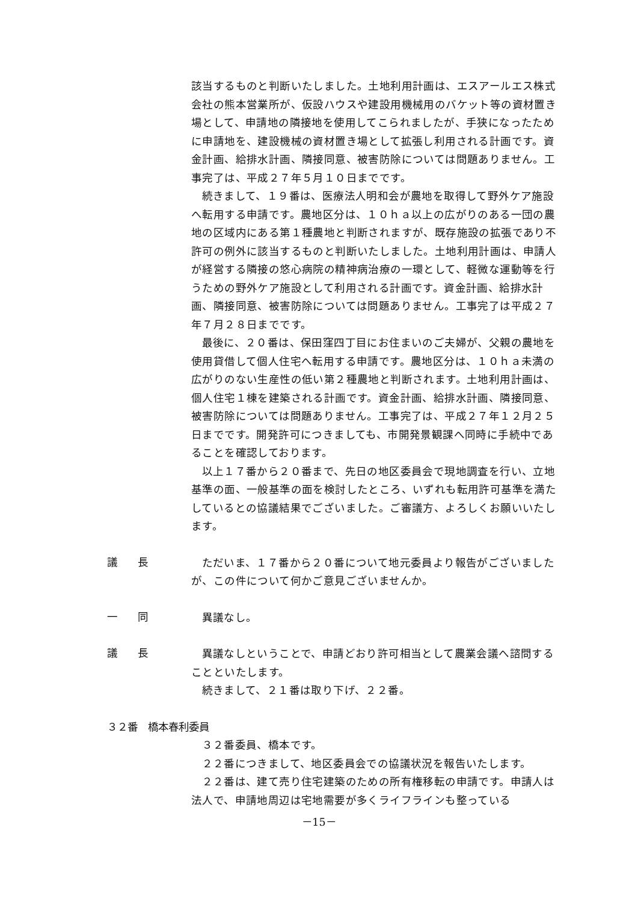該当するものと判断いたしました。土地利用計画は、エスアールエス株式会社の熊本営業所が、仮設ハウスや建設用機械用のバケット等の資材置き場として、申請地の隣接地を使用してこられましたが、手狭になったために申請地を、建設機械の資材置き場として拡張し利用される計画です。資金計画、給排水計画、隣接同意、被害防除については問題ありません。工事完了は、平成２７年５月１０日までです。
続きまして、１９番は、医療法人明和会が農地を取得して野外ケア施設へ転用する申請です。農地区分は、１０ｈａ以上の広がりのある一団の農地の区域内にある第１種農地と判断されますが、既存施設の拡張であり不許可の例外に該当するものと判断いたしました。土地利用計画は、申請人が経営する隣接の悠心病院の精神病治療の一環として、軽微な運動等を行うための野外ケア施設として利用される計画です。資金計画、給排水計画、隣接同意、被害防除については問題ありません。工事完了は平成２７年７月２８日までです。
最後に、２０番は、保田窪四丁目にお住まいのご夫婦が、父親の農地を使用貸借して個人住宅へ転用する申請です。農地区分は、１０ｈａ未満の広がりのない生産性の低い第２種農地と判断されます。土地利用計画は、個人住宅１棟を建築される計画です。資金計画、給排水計画、隣接同意、被害防除については問題ありません。工事完了は、平成２７年１２月２５日までです。開発許可につきましても、市開発景観課へ同時に手続中であることを確認しております。
以上１７番から２０番まで、先日の地区委員会で現地調査を行い、立地基準の面、一般基準の面を検討したところ、いずれも転用許可基準を満たしているとの協議結果でございました。ご審議方、よろしくお願いいたします。
議　　長
ただいま、１７番から２０番について地元委員より報告がございましたが、この件について何かご意見ございませんか。
一　　同
異議なし。
議　　長
異議なしということで、申請どおり許可相当として農業会議へ諮問することといたします。
続きまして、２１番は取り下げ、２２番。
３２番　橋本春利委員
３２番委員、橋本です。
２２番につきまして、地区委員会での協議状況を報告いたします。
２２番は、建て売り住宅建築のための所有権移転の申請です。申請人は法人で、申請地周辺は宅地需要が多くライフラインも整っている
－15－